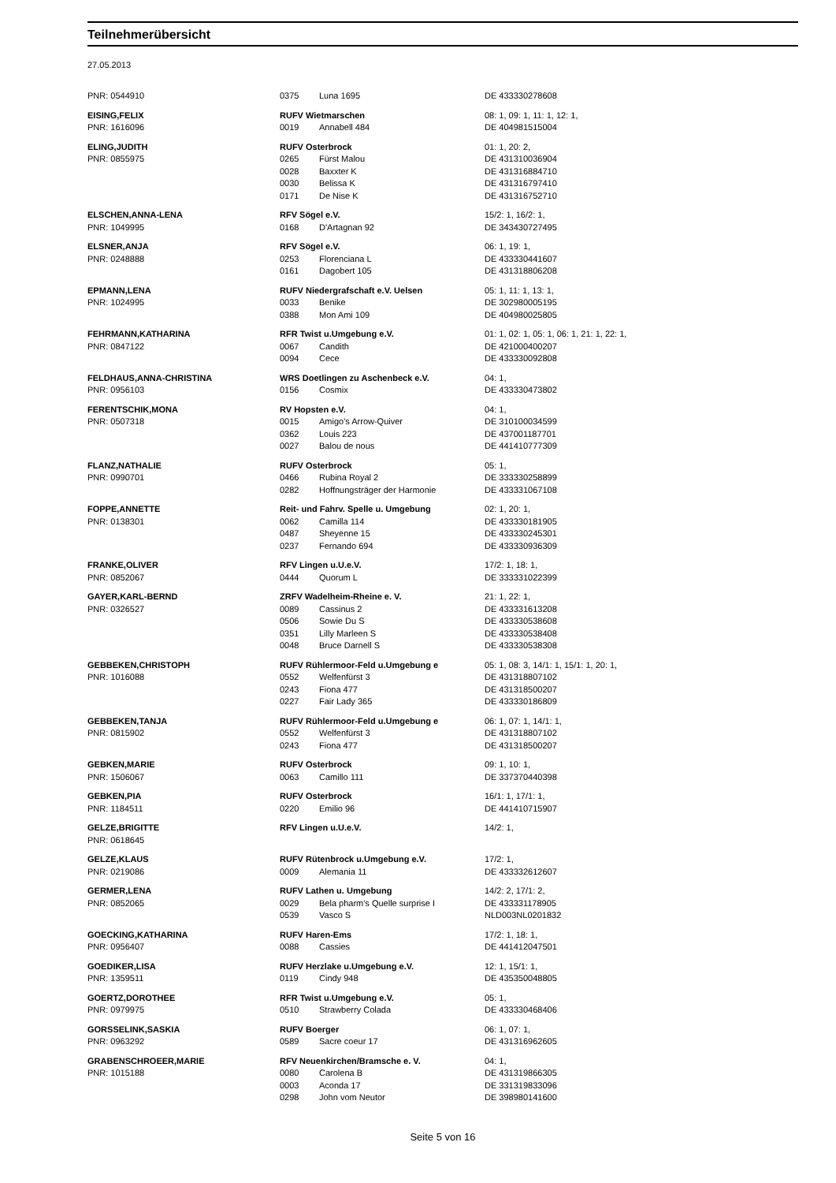Teilnehmerübersicht
27.05.2013
| PNR: 0544910 | 0375 | Luna 1695 | DE 433330278608 |
| EISING,FELIX | RUFV Wietmarschen | | 08: 1, 09: 1, 11: 1, 12: 1, |
| PNR: 1616096 | 0019 | Annabell 484 | DE 404981515004 |
| ELING,JUDITH | RUFV Osterbrock | | 01: 1, 20: 2, |
| PNR: 0855975 | 0265 | Fürst Malou | DE 431310036904 |
| | 0028 | Baxxter K | DE 431316884710 |
| | 0030 | Belissa K | DE 431316797410 |
| | 0171 | De Nise K | DE 431316752710 |
| ELSCHEN,ANNA-LENA | RFV Sögel e.V. | | 15/2: 1, 16/2: 1, |
| PNR: 1049995 | 0168 | D'Artagnan 92 | DE 343430727495 |
| ELSNER,ANJA | RFV Sögel e.V. | | 06: 1, 19: 1, |
| PNR: 0248888 | 0253 | Florenciana L | DE 433330441607 |
| | 0161 | Dagobert 105 | DE 431318806208 |
| EPMANN,LENA | RUFV Niedergrafschaft e.V. Uelsen | | 05: 1, 11: 1, 13: 1, |
| PNR: 1024995 | 0033 | Benike | DE 302980005195 |
| | 0388 | Mon Ami 109 | DE 404980025805 |
| FEHRMANN,KATHARINA | RFR Twist u.Umgebung e.V. | | 01: 1, 02: 1, 05: 1, 06: 1, 21: 1, 22: 1, |
| PNR: 0847122 | 0067 | Candith | DE 421000400207 |
| | 0094 | Cece | DE 433330092808 |
| FELDHAUS,ANNA-CHRISTINA | WRS Doetlingen zu Aschenbeck e.V. | | 04: 1, |
| PNR: 0956103 | 0156 | Cosmix | DE 433330473802 |
| FERENTSCHIK,MONA | RV Hopsten e.V. | | 04: 1, |
| PNR: 0507318 | 0015 | Amigo's Arrow-Quiver | DE 310100034599 |
| | 0362 | Louis 223 | DE 437001187701 |
| | 0027 | Balou de nous | DE 441410777309 |
| FLANZ,NATHALIE | RUFV Osterbrock | | 05: 1, |
| PNR: 0990701 | 0466 | Rubina Royal 2 | DE 333330258899 |
| | 0282 | Hoffnungsträger der Harmonie | DE 433331067108 |
| FOPPE,ANNETTE | Reit- und Fahrv. Spelle u. Umgebung | | 02: 1, 20: 1, |
| PNR: 0138301 | 0062 | Camilla 114 | DE 433330181905 |
| | 0487 | Sheyenne 15 | DE 433330245301 |
| | 0237 | Fernando 694 | DE 433330936309 |
| FRANKE,OLIVER | RFV Lingen u.U.e.V. | | 17/2: 1, 18: 1, |
| PNR: 0852067 | 0444 | Quorum L | DE 333331022399 |
| GAYER,KARL-BERND | ZRFV Wadelheim-Rheine e. V. | | 21: 1, 22: 1, |
| PNR: 0326527 | 0089 | Cassinus 2 | DE 433331613208 |
| | 0506 | Sowie Du S | DE 433330538608 |
| | 0351 | Lilly Marleen S | DE 433330538408 |
| | 0048 | Bruce Darnell S | DE 433330538308 |
| GEBBEKEN,CHRISTOPH | RUFV Rühlermoor-Feld u.Umgebung e | | 05: 1, 08: 3, 14/1: 1, 15/1: 1, 20: 1, |
| PNR: 1016088 | 0552 | Welfenfürst 3 | DE 431318807102 |
| | 0243 | Fiona 477 | DE 431318500207 |
| | 0227 | Fair Lady 365 | DE 433330186809 |
| GEBBEKEN,TANJA | RUFV Rühlermoor-Feld u.Umgebung e | | 06: 1, 07: 1, 14/1: 1, |
| PNR: 0815902 | 0552 | Welfenfürst 3 | DE 431318807102 |
| | 0243 | Fiona 477 | DE 431318500207 |
| GEBKEN,MARIE | RUFV Osterbrock | | 09: 1, 10: 1, |
| PNR: 1506067 | 0063 | Camillo 111 | DE 337370440398 |
| GEBKEN,PIA | RUFV Osterbrock | | 16/1: 1, 17/1: 1, |
| PNR: 1184511 | 0220 | Emilio 96 | DE 441410715907 |
| GELZE,BRIGITTE | RFV Lingen u.U.e.V. | | 14/2: 1, |
| PNR: 0618645 | | | |
| GELZE,KLAUS | RUFV Rütenbrock u.Umgebung e.V. | | 17/2: 1, |
| PNR: 0219086 | 0009 | Alemania 11 | DE 433332612607 |
| GERMER,LENA | RUFV Lathen u. Umgebung | | 14/2: 2, 17/1: 2, |
| PNR: 0852065 | 0029 | Bela pharm's Quelle surprise I | DE 433331178905 |
| | 0539 | Vasco S | NLD003NL0201832 |
| GOECKING,KATHARINA | RUFV Haren-Ems | | 17/2: 1, 18: 1, |
| PNR: 0956407 | 0088 | Cassies | DE 441412047501 |
| GOEDIKER,LISA | RUFV Herzlake u.Umgebung e.V. | | 12: 1, 15/1: 1, |
| PNR: 1359511 | 0119 | Cindy 948 | DE 435350048805 |
| GOERTZ,DOROTHEE | RFR Twist u.Umgebung e.V. | | 05: 1, |
| PNR: 0979975 | 0510 | Strawberry Colada | DE 433330468406 |
| GORSSELINK,SASKIA | RUFV Boerger | | 06: 1, 07: 1, |
| PNR: 0963292 | 0589 | Sacre coeur 17 | DE 431316962605 |
| GRABENSCHROEER,MARIE | RFV Neuenkirchen/Bramsche e. V. | | 04: 1, |
| PNR: 1015188 | 0080 | Carolena B | DE 431319866305 |
| | 0003 | Aconda 17 | DE 331319833096 |
| | 0298 | John vom Neutor | DE 398980141600 |
Seite 5 von 16